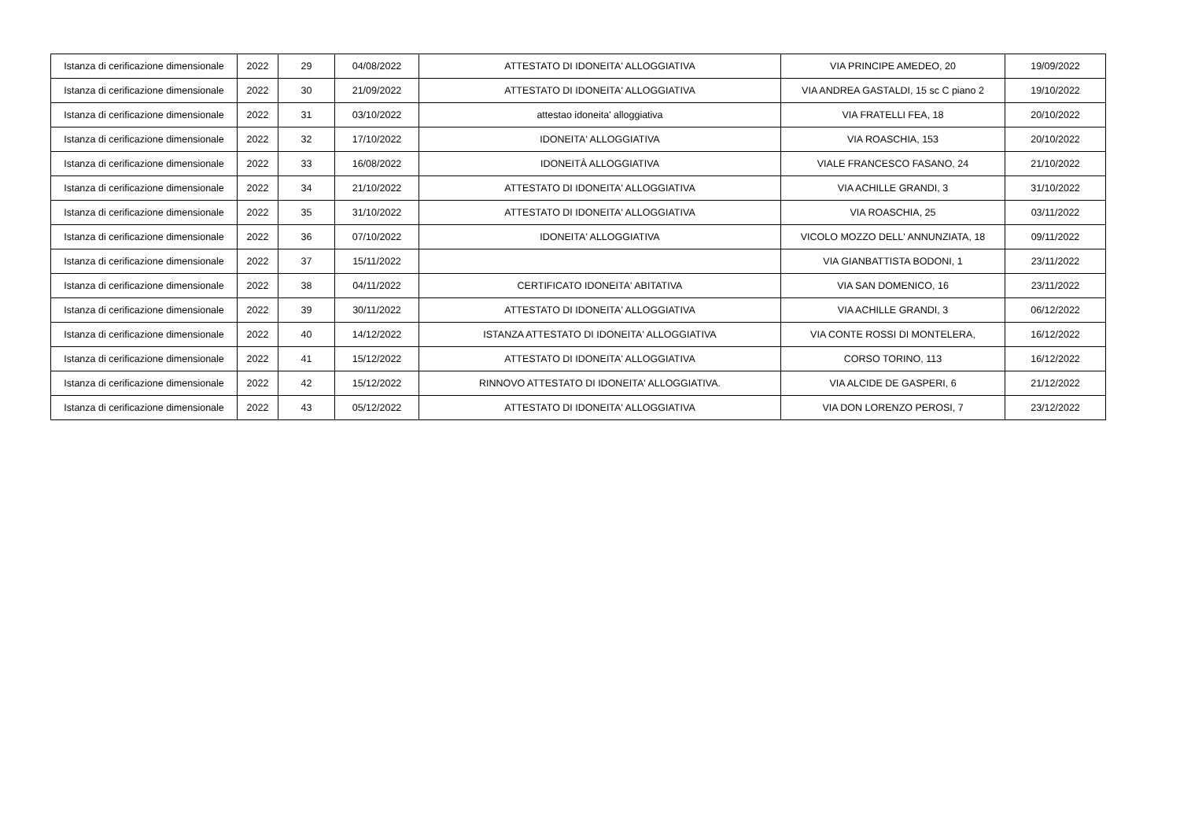| Istanza di cerificazione dimensionale | 2022 | 29 | 04/08/2022 | ATTESTATO DI IDONEITA' ALLOGGIATIVA | VIA PRINCIPE AMEDEO, 20 | 19/09/2022 |
| Istanza di cerificazione dimensionale | 2022 | 30 | 21/09/2022 | ATTESTATO DI IDONEITA' ALLOGGIATIVA | VIA ANDREA GASTALDI, 15 sc C piano 2 | 19/10/2022 |
| Istanza di cerificazione dimensionale | 2022 | 31 | 03/10/2022 | attestao idoneita' alloggiativa | VIA FRATELLI FEA, 18 | 20/10/2022 |
| Istanza di cerificazione dimensionale | 2022 | 32 | 17/10/2022 | IDONEITA' ALLOGGIATIVA | VIA ROASCHIA, 153 | 20/10/2022 |
| Istanza di cerificazione dimensionale | 2022 | 33 | 16/08/2022 | IDONEITÀ ALLOGGIATIVA | VIALE FRANCESCO FASANO, 24 | 21/10/2022 |
| Istanza di cerificazione dimensionale | 2022 | 34 | 21/10/2022 | ATTESTATO DI IDONEITA' ALLOGGIATIVA | VIA ACHILLE GRANDI, 3 | 31/10/2022 |
| Istanza di cerificazione dimensionale | 2022 | 35 | 31/10/2022 | ATTESTATO DI IDONEITA' ALLOGGIATIVA | VIA ROASCHIA, 25 | 03/11/2022 |
| Istanza di cerificazione dimensionale | 2022 | 36 | 07/10/2022 | IDONEITA' ALLOGGIATIVA | VICOLO MOZZO DELL' ANNUNZIATA, 18 | 09/11/2022 |
| Istanza di cerificazione dimensionale | 2022 | 37 | 15/11/2022 | | VIA GIANBATTISTA BODONI, 1 | 23/11/2022 |
| Istanza di cerificazione dimensionale | 2022 | 38 | 04/11/2022 | CERTIFICATO IDONEITA' ABITATIVA | VIA SAN DOMENICO, 16 | 23/11/2022 |
| Istanza di cerificazione dimensionale | 2022 | 39 | 30/11/2022 | ATTESTATO DI IDONEITA' ALLOGGIATIVA | VIA ACHILLE GRANDI, 3 | 06/12/2022 |
| Istanza di cerificazione dimensionale | 2022 | 40 | 14/12/2022 | ISTANZA ATTESTATO DI IDONEITA' ALLOGGIATIVA | VIA CONTE ROSSI DI MONTELERA, | 16/12/2022 |
| Istanza di cerificazione dimensionale | 2022 | 41 | 15/12/2022 | ATTESTATO DI IDONEITA' ALLOGGIATIVA | CORSO TORINO, 113 | 16/12/2022 |
| Istanza di cerificazione dimensionale | 2022 | 42 | 15/12/2022 | RINNOVO ATTESTATO DI IDONEITA' ALLOGGIATIVA. | VIA ALCIDE DE GASPERI, 6 | 21/12/2022 |
| Istanza di cerificazione dimensionale | 2022 | 43 | 05/12/2022 | ATTESTATO DI IDONEITA' ALLOGGIATIVA | VIA DON LORENZO PEROSI, 7 | 23/12/2022 |